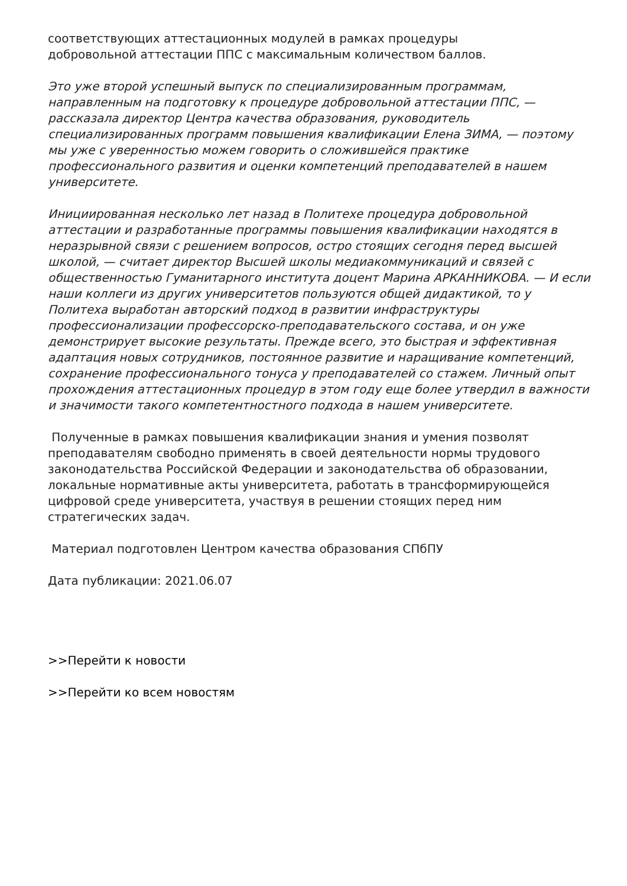соответствующих аттестационных модулей в рамках процедуры
добровольной аттестации ППС с максимальным количеством баллов.
Это уже второй успешный выпуск по специализированным программам, направленным на подготовку к процедуре добровольной аттестации ППС, — рассказала директор Центра качества образования, руководитель специализированных программ повышения квалификации Елена ЗИМА, — поэтому мы уже с уверенностью можем говорить о сложившейся практике профессионального развития и оценки компетенций преподавателей в нашем университете.
Инициированная несколько лет назад в Политехе процедура добровольной аттестации и разработанные программы повышения квалификации находятся в неразрывной связи с решением вопросов, остро стоящих сегодня перед высшей школой, — считает директор Высшей школы медиакоммуникаций и связей с общественностью Гуманитарного института доцент Марина АРКАННИКОВА. — И если наши коллеги из других университетов пользуются общей дидактикой, то у Политеха выработан авторский подход в развитии инфраструктуры профессионализации профессорско-преподавательского состава, и он уже демонстрирует высокие результаты. Прежде всего, это быстрая и эффективная адаптация новых сотрудников, постоянное развитие и наращивание компетенций, сохранение профессионального тонуса у преподавателей со стажем. Личный опыт прохождения аттестационных процедур в этом году еще более утвердил в важности и значимости такого компетентностного подхода в нашем университете.
Полученные в рамках повышения квалификации знания и умения позволят преподавателям свободно применять в своей деятельности нормы трудового законодательства Российской Федерации и законодательства об образовании, локальные нормативные акты университета, работать в трансформирующейся цифровой среде университета, участвуя в решении стоящих перед ним стратегических задач.
Материал подготовлен Центром качества образования СПбПУ
Дата публикации: 2021.06.07
>>Перейти к новости
>>Перейти ко всем новостям